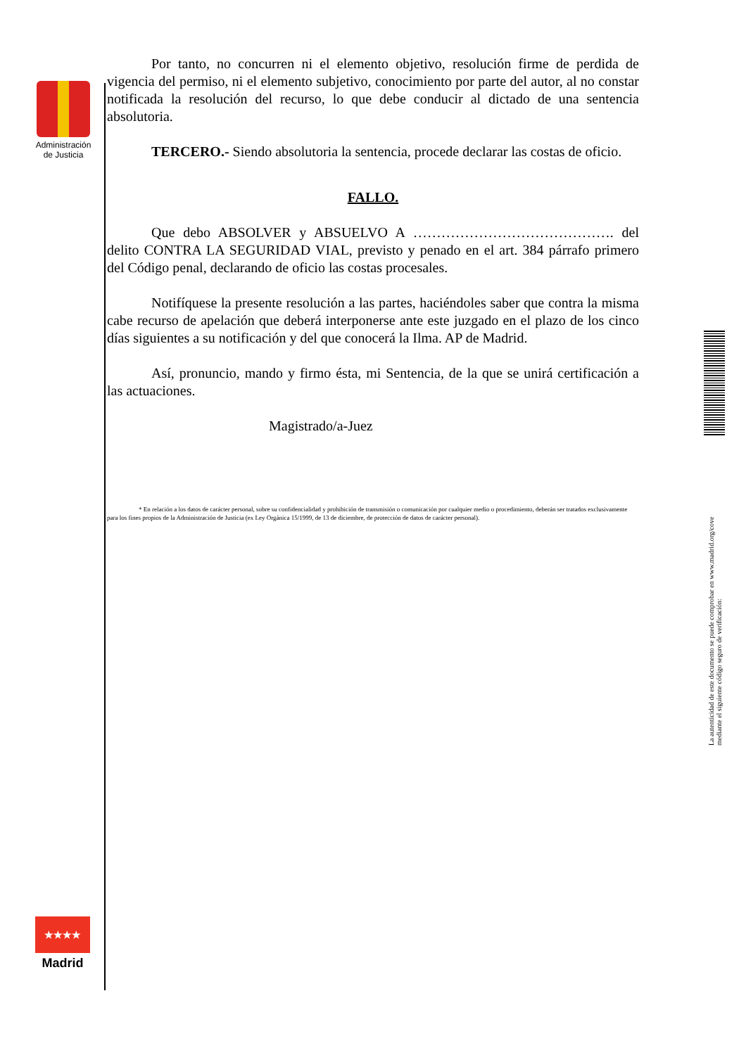Administración
de Justicia
Por tanto, no concurren ni el elemento objetivo, resolución firme de perdida de vigencia del permiso, ni el elemento subjetivo, conocimiento por parte del autor, al no constar notificada la resolución del recurso, lo que debe conducir al dictado de una sentencia absolutoria.
TERCERO.- Siendo absolutoria la sentencia, procede declarar las costas de oficio.
FALLO.
Que debo ABSOLVER y ABSUELVO A ……………………………………. del delito CONTRA LA SEGURIDAD VIAL, previsto y penado en el art. 384 párrafo primero del Código penal, declarando de oficio las costas procesales.
Notifíquese la presente resolución a las partes, haciéndoles saber que contra la misma cabe recurso de apelación que deberá interponerse ante este juzgado en el plazo de los cinco días siguientes a su notificación y del que conocerá la Ilma. AP de Madrid.
Así, pronuncio, mando y firmo ésta, mi Sentencia, de la que se unirá certificación a las actuaciones.
Magistrado/a-Juez
* En relación a los datos de carácter personal, sobre su confidencialidad y prohibición de transmisión o comunicación por cualquier medio o procedimiento, deberán ser tratados exclusivamente para los fines propios de la Administración de Justicia (ex Ley Orgánica 15/1999, de 13 de diciembre, de protección de datos de carácter personal).
La autenticidad de este documento se puede comprobar en www.madrid.org/cove
mediante el siguiente código seguro de verificación:
★★★★
Madrid